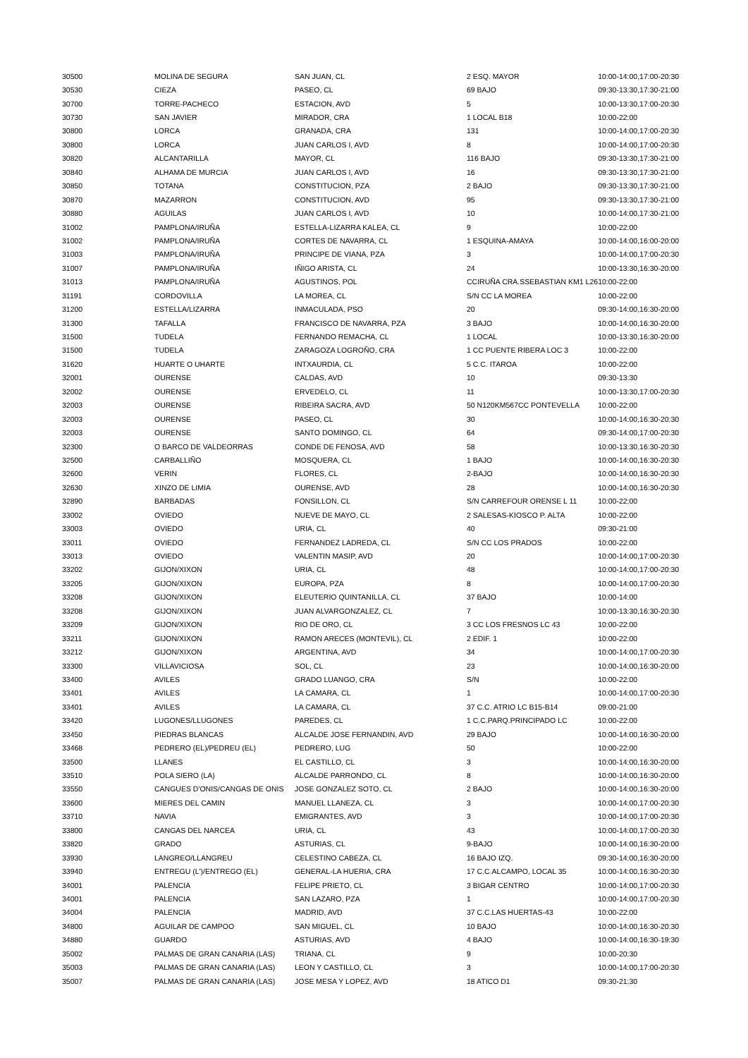| 30500 | MOLINA DE SEGURA | SAN JUAN, CL | 2 ESQ. MAYOR | 10:00-14:00,17:00-20:30 |
| 30530 | CIEZA | PASEO, CL | 69 BAJO | 09:30-13:30,17:30-21:00 |
| 30700 | TORRE-PACHECO | ESTACION, AVD | 5 | 10:00-13:30,17:00-20:30 |
| 30730 | SAN JAVIER | MIRADOR, CRA | 1 LOCAL B18 | 10:00-22:00 |
| 30800 | LORCA | GRANADA, CRA | 131 | 10:00-14:00,17:00-20:30 |
| 30800 | LORCA | JUAN CARLOS I, AVD | 8 | 10:00-14:00,17:00-20:30 |
| 30820 | ALCANTARILLA | MAYOR, CL | 116 BAJO | 09:30-13:30,17:30-21:00 |
| 30840 | ALHAMA DE MURCIA | JUAN CARLOS I, AVD | 16 | 09:30-13:30,17:30-21:00 |
| 30850 | TOTANA | CONSTITUCION, PZA | 2 BAJO | 09:30-13:30,17:30-21:00 |
| 30870 | MAZARRON | CONSTITUCION, AVD | 95 | 09:30-13:30,17:30-21:00 |
| 30880 | AGUILAS | JUAN CARLOS I, AVD | 10 | 10:00-14:00,17:30-21:00 |
| 31002 | PAMPLONA/IRUÑA | ESTELLA-LIZARRA KALEA, CL | 9 | 10:00-22:00 |
| 31002 | PAMPLONA/IRUÑA | CORTES DE NAVARRA, CL | 1 ESQUINA-AMAYA | 10:00-14:00,16:00-20:00 |
| 31003 | PAMPLONA/IRUÑA | PRINCIPE DE VIANA, PZA | 3 | 10:00-14:00,17:00-20:30 |
| 31007 | PAMPLONA/IRUÑA | IÑIGO ARISTA, CL | 24 | 10:00-13:30,16:30-20:00 |
| 31013 | PAMPLONA/IRUÑA | AGUSTINOS, POL | CCIRUÑA CRA.SSEBASTIAN KM1 L26 | 10:00-22:00 |
| 31191 | CORDOVILLA | LA MOREA, CL | S/N CC LA MOREA | 10:00-22:00 |
| 31200 | ESTELLA/LIZARRA | INMACULADA, PSO | 20 | 09:30-14:00,16:30-20:00 |
| 31300 | TAFALLA | FRANCISCO DE NAVARRA, PZA | 3 BAJO | 10:00-14:00,16:30-20:00 |
| 31500 | TUDELA | FERNANDO REMACHA, CL | 1 LOCAL | 10:00-13:30,16:30-20:00 |
| 31500 | TUDELA | ZARAGOZA LOGROÑO, CRA | 1 CC PUENTE RIBERA LOC 3 | 10:00-22:00 |
| 31620 | HUARTE O UHARTE | INTXAURDIA, CL | 5 C.C. ITAROA | 10:00-22:00 |
| 32001 | OURENSE | CALDAS, AVD | 10 | 09:30-13:30 |
| 32002 | OURENSE | ERVEDELO, CL | 11 | 10:00-13:30,17:00-20:30 |
| 32003 | OURENSE | RIBEIRA SACRA, AVD | 50 N120KM567CC PONTEVELLA | 10:00-22:00 |
| 32003 | OURENSE | PASEO, CL | 30 | 10:00-14:00,16:30-20:30 |
| 32003 | OURENSE | SANTO DOMINGO, CL | 64 | 09:30-14:00,17:00-20:30 |
| 32300 | O BARCO DE VALDEORRAS | CONDE DE FENOSA, AVD | 58 | 10:00-13:30,16:30-20:30 |
| 32500 | CARBALLIÑO | MOSQUERA, CL | 1 BAJO | 10:00-14:00,16:30-20:30 |
| 32600 | VERIN | FLORES, CL | 2-BAJO | 10:00-14:00,16:30-20:30 |
| 32630 | XINZO DE LIMIA | OURENSE, AVD | 28 | 10:00-14:00,16:30-20:30 |
| 32890 | BARBADAS | FONSILLON, CL | S/N CARREFOUR ORENSE L 11 | 10:00-22:00 |
| 33002 | OVIEDO | NUEVE DE MAYO, CL | 2 SALESAS-KIOSCO P. ALTA | 10:00-22:00 |
| 33003 | OVIEDO | URIA, CL | 40 | 09:30-21:00 |
| 33011 | OVIEDO | FERNANDEZ LADREDA, CL | S/N CC LOS PRADOS | 10:00-22:00 |
| 33013 | OVIEDO | VALENTIN MASIP, AVD | 20 | 10:00-14:00,17:00-20:30 |
| 33202 | GIJON/XIXON | URIA, CL | 48 | 10:00-14:00,17:00-20:30 |
| 33205 | GIJON/XIXON | EUROPA, PZA | 8 | 10:00-14:00,17:00-20:30 |
| 33208 | GIJON/XIXON | ELEUTERIO QUINTANILLA, CL | 37 BAJO | 10:00-14:00 |
| 33208 | GIJON/XIXON | JUAN ALVARGONZALEZ, CL | 7 | 10:00-13:30,16:30-20:30 |
| 33209 | GIJON/XIXON | RIO DE ORO, CL | 3 CC LOS FRESNOS LC 43 | 10:00-22:00 |
| 33211 | GIJON/XIXON | RAMON ARECES (MONTEVIL), CL | 2 EDIF. 1 | 10:00-22:00 |
| 33212 | GIJON/XIXON | ARGENTINA, AVD | 34 | 10:00-14:00,17:00-20:30 |
| 33300 | VILLAVICIOSA | SOL, CL | 23 | 10:00-14:00,16:30-20:00 |
| 33400 | AVILES | GRADO LUANGO, CRA | S/N | 10:00-22:00 |
| 33401 | AVILES | LA CAMARA, CL | 1 | 10:00-14:00,17:00-20:30 |
| 33401 | AVILES | LA CAMARA, CL | 37 C.C. ATRIO LC B15-B14 | 09:00-21:00 |
| 33420 | LUGONES/LLUGONES | PAREDES, CL | 1 C.C.PARQ.PRINCIPADO LC | 10:00-22:00 |
| 33450 | PIEDRAS BLANCAS | ALCALDE JOSE FERNANDIN, AVD | 29 BAJO | 10:00-14:00,16:30-20:00 |
| 33468 | PEDRERO (EL)/PEDREU (EL) | PEDRERO, LUG | 50 | 10:00-22:00 |
| 33500 | LLANES | EL CASTILLO, CL | 3 | 10:00-14:00,16:30-20:00 |
| 33510 | POLA SIERO (LA) | ALCALDE PARRONDO, CL | 8 | 10:00-14:00,16:30-20:00 |
| 33550 | CANGUES D'ONIS/CANGAS DE ONIS | JOSE GONZALEZ SOTO, CL | 2 BAJO | 10:00-14:00,16:30-20:00 |
| 33600 | MIERES DEL CAMIN | MANUEL LLANEZA, CL | 3 | 10:00-14:00,17:00-20:30 |
| 33710 | NAVIA | EMIGRANTES, AVD | 3 | 10:00-14:00,17:00-20:30 |
| 33800 | CANGAS DEL NARCEA | URIA, CL | 43 | 10:00-14:00,17:00-20:30 |
| 33820 | GRADO | ASTURIAS, CL | 9-BAJO | 10:00-14:00,16:30-20:00 |
| 33930 | LANGREO/LLANGREU | CELESTINO CABEZA, CL | 16 BAJO IZQ. | 09:30-14:00,16:30-20:00 |
| 33940 | ENTREGU (L')/ENTREGO (EL) | GENERAL-LA HUERIA, CRA | 17 C.C.ALCAMPO, LOCAL 35 | 10:00-14:00,16:30-20:30 |
| 34001 | PALENCIA | FELIPE PRIETO, CL | 3 BIGAR CENTRO | 10:00-14:00,17:00-20:30 |
| 34001 | PALENCIA | SAN LAZARO, PZA | 1 | 10:00-14:00,17:00-20:30 |
| 34004 | PALENCIA | MADRID, AVD | 37 C.C.LAS HUERTAS-43 | 10:00-22:00 |
| 34800 | AGUILAR DE CAMPOO | SAN MIGUEL, CL | 10 BAJO | 10:00-14:00,16:30-20:30 |
| 34880 | GUARDO | ASTURIAS, AVD | 4 BAJO | 10:00-14:00,16:30-19:30 |
| 35002 | PALMAS DE GRAN CANARIA (LAS) | TRIANA, CL | 9 | 10:00-20:30 |
| 35003 | PALMAS DE GRAN CANARIA (LAS) | LEON Y CASTILLO, CL | 3 | 10:00-14:00,17:00-20:30 |
| 35007 | PALMAS DE GRAN CANARIA (LAS) | JOSE MESA Y LOPEZ, AVD | 18 ATICO D1 | 09:30-21:30 |